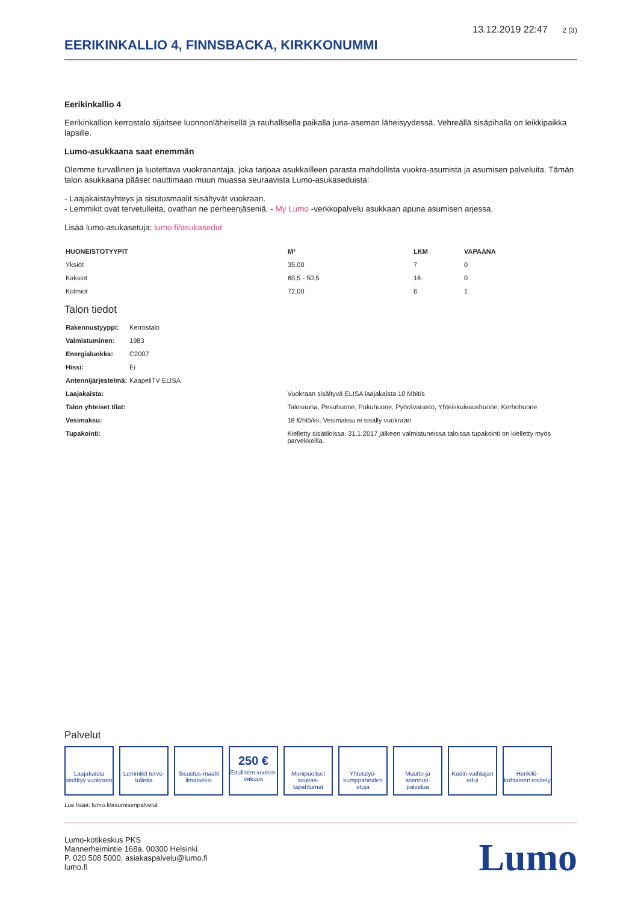13.12.2019 22:47 2 (3)
EERIKINKALLIO 4, FINNSBACKA, KIRKKONUMMI
Eerikinkallio 4
Eerikinkallion kerrostalo sijaitsee luonnonläheisellä ja rauhallisella paikalla juna-aseman läheisyydessä. Vehreällä sisäpihalla on leikkipaikka lapsille.
Lumo-asukkaana saat enemmän
Olemme turvallinen ja luotettava vuokranantaja, joka tarjoaa asukkailleen parasta mahdollista vuokra-asumista ja asumisen palveluita. Tämän talon asukkaana pääset nauttimaan muun muassa seuraavista Lumo-asukaseduista:
- Laajakaistayhteys ja sisutusmaalit sisältyvät vuokraan.
- Lemmikit ovat tervetulleita, ovathan ne perheenjäseniä. - My Lumo -verkkopalvelu asukkaan apuna asumisen arjessa.
Lisää lumo-asukasetuja: lumo.fi/asukasedut
| HUONEISTOTYYPIT | M² | LKM | VAPAANA |
| --- | --- | --- | --- |
| Yksiöt | 35,00 | 7 | 0 |
| Kaksiot | 60,5 - 50,5 | 16 | 0 |
| Kolmiot | 72,00 | 6 | 1 |
Talon tiedot
| Rakennustyyppi: | Kerrostalo | |
| Valmistuminen: | 1983 | |
| Energialuokka: | C2007 | |
| Hissi: | Ei | |
| Antennijärjestelmä: | KaapeliTV ELISA | |
| Laajakaista: | | Vuokraan sisältyvä ELISA laajakaista 10 Mbit/s |
| Talon yhteiset tilat: | | Talosauna, Pesuhuone, Pukuhuone, Pyörävarasto, Yhteiskuivaushuone, Kerhohuone |
| Vesimaksu: | | 18 €/hlö/kk. Vesimaksu ei sisälly vuokraan |
| Tupakointi: | | Kielletty sisätiloissa. 31.1.2017 jälkeen valmistuneissa taloissa tupakointi on kielletty myös parvekkeilla. |
Palvelut
Laajakaista sisältyy vuokraan
Lemmikit terve-tulleita
Sisustus-maalit ilmaiseksi
250 €
Edullinen vuokra-vakuus
Monipuoliset asukas-tapahtumat
Yhteistyö-kumppaneiden etuja
Muutto-ja asennus-palvelua
Kodin-vaihtajan edut
Henkilö-kohtainen esittely
Lue lisää: lumo.fi/asumisenpalvelut
Lumo-kotikeskus PKS
Mannerheimintie 168a, 00300 Helsinki
P. 020 508 5000, asiakaspalvelu@lumo.fi
lumo.fi
Lumo